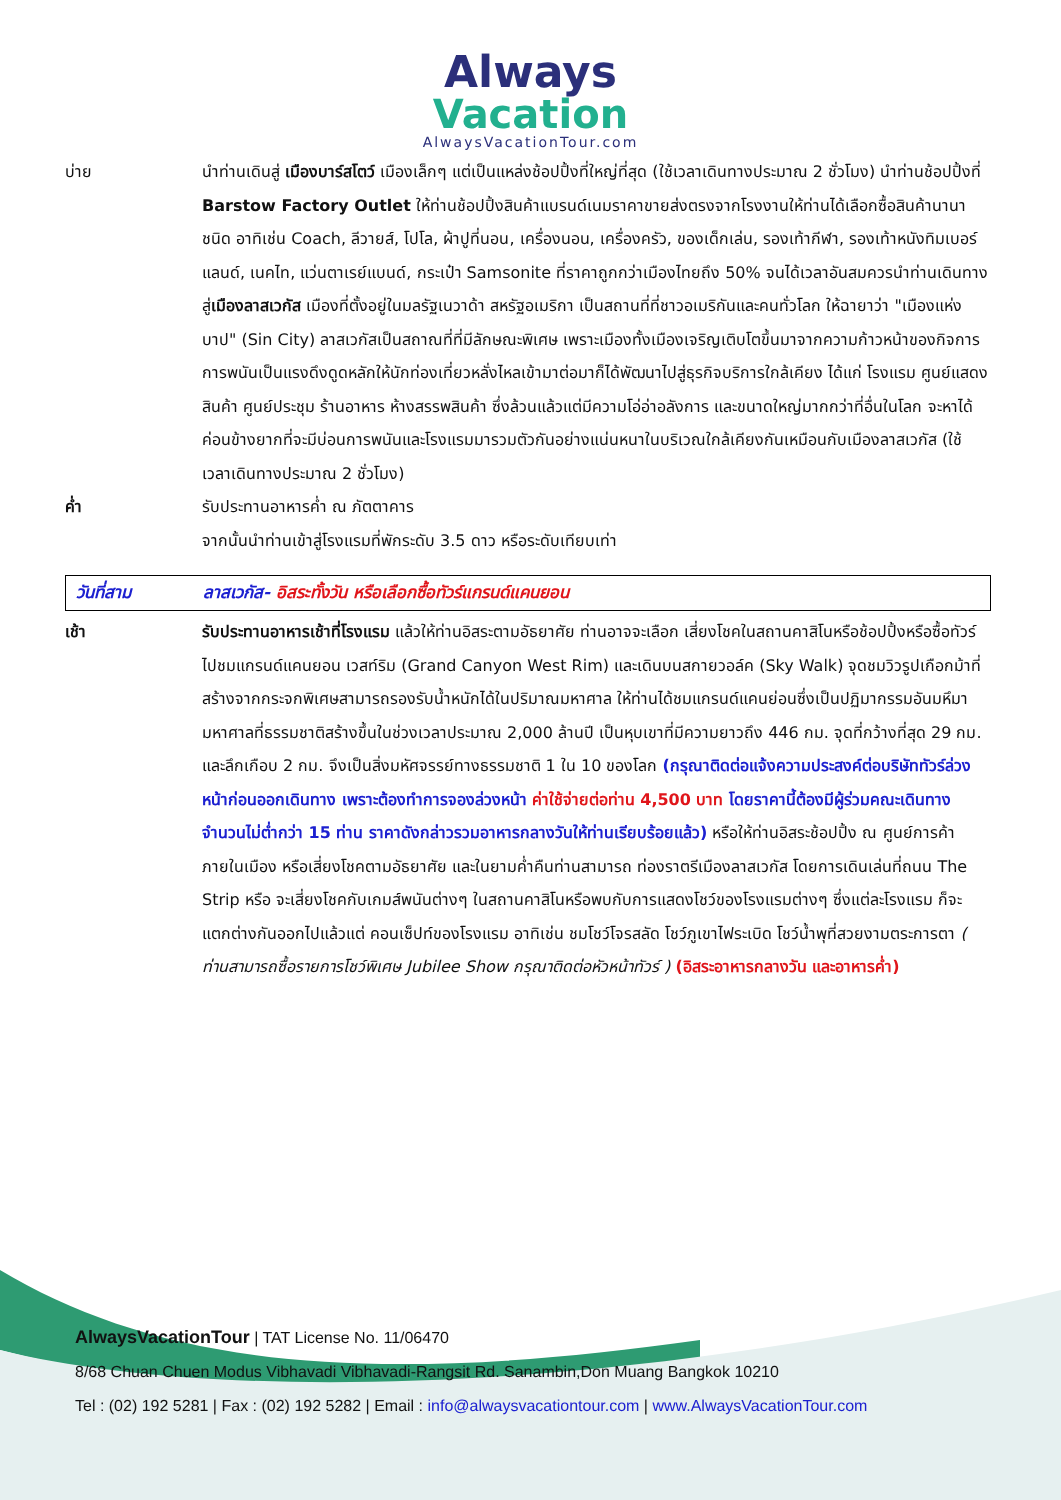Always
Vacation
AlwaysVacationTour.com
บ่าย นำท่านเดินสู่ เมืองบาร์สโตว์ เมืองเล็กๆ แต่เป็นแหล่งช้อปปิ้งที่ใหญ่ที่สุด (ใช้เวลาเดินทางประมาณ 2 ชั่วโมง) นำท่านช้อปปิ้งที่ Barstow Factory Outlet ให้ท่านช้อปปิ้งสินค้าแบรนด์เนมราคาขายส่งตรงจากโรงงานให้ท่านได้เลือกซื้อสินค้านานาชนิด อาทิเช่น Coach, ลีวายส์, โปโล, ผ้าปูที่นอน, เครื่องนอน, เครื่องครัว, ของเด็กเล่น, รองเท้ากีฬา, รองเท้าหนังทิมเบอร์แลนด์, เนคไท, แว่นตาเรย์แบนด์, กระเป๋า Samsonite ที่ราคาถูกกว่าเมืองไทยถึง 50% จนได้เวลาอันสมควรนำท่านเดินทางสู่เมืองลาสเวกัส เมืองที่ตั้งอยู่ในมลรัฐเนวาด้า สหรัฐอเมริกา เป็นสถานที่ที่ชาวอเมริกันและคนทั่วโลก ให้ฉายาว่า "เมืองแห่งบาป" (Sin City) ลาสเวกัสเป็นสถาณที่ที่มีลักษณะพิเศษ เพราะเมืองทั้งเมืองเจริญเติบโตขึ้นมาจากความก้าวหน้าของกิจการการพนันเป็นแรงดึงดูดหลักให้นักท่องเที่ยวหลั่งไหลเข้ามาต่อมาก็ได้พัฒนาไปสู่ธุรกิจบริการใกล้เคียง ได้แก่ โรงแรม ศูนย์แสดงสินค้า ศูนย์ประชุม ร้านอาหาร ห้างสรรพสินค้า ซึ่งล้วนแล้วแต่มีความโอ่อ่าอลังการ และขนาดใหญ่มากกว่าที่อื่นในโลก จะหาได้ค่อนข้างยากที่จะมีบ่อนการพนันและโรงแรมมารวมตัวกันอย่างแน่นหนาในบริเวณใกล้เคียงกันเหมือนกับเมืองลาสเวกัส (ใช้เวลาเดินทางประมาณ 2 ชั่วโมง)
ค่ำ รับประทานอาหารค่ำ ณ ภัตตาคาร
จากนั้นนำท่านเข้าสู่โรงแรมที่พักระดับ 3.5 ดาว หรือระดับเทียบเท่า
วันที่สาม ลาสเวกัส- อิสระทั้งวัน หรือเลือกซื้อทัวร์แกรนด์แคนยอน
เช้า รับประทานอาหารเช้าที่โรงแรม แล้วให้ท่านอิสระตามอัธยาศัย ท่านอาจจะเลือก เสี่ยงโชคในสถานคาสิโนหรือช้อปปิ้งหรือซื้อทัวร์ไปชมแกรนด์แคนยอน เวสท์ริม (Grand Canyon West Rim) และเดินบนสกายวอล์ค (Sky Walk) จุดชมวิวรูปเกือกม้าที่สร้างจากกระจกพิเศษสามารถรองรับน้ำหนักได้ในปริมาณมหาศาล ให้ท่านได้ชมแกรนด์แคนย่อนซึ่งเป็นปฏิมากรรมอันมหึมามหาศาลที่ธรรมชาติสร้างขึ้นในช่วงเวลาประมาณ 2,000 ล้านปี เป็นหุบเขาที่มีความยาวถึง 446 กม. จุดที่กว้างที่สุด 29 กม. และลึกเกือบ 2 กม. จึงเป็นสิ่งมหัศจรรย์ทางธรรมชาติ 1 ใน 10 ของโลก (กรุณาติดต่อแจ้งความประสงค์ต่อบริษัททัวร์ล่วงหน้าก่อนออกเดินทาง เพราะต้องทำการจองล่วงหน้า ค่าใช้จ่ายต่อท่าน 4,500 บาท โดยราคานี้ต้องมีผู้ร่วมคณะเดินทางจำนวนไม่ต่ำกว่า 15 ท่าน ราคาดังกล่าวรวมอาหารกลางวันให้ท่านเรียบร้อยแล้ว) หรือให้ท่านอิสระช้อปปิ้ง ณ ศูนย์การค้าภายในเมือง หรือเสี่ยงโชคตามอัธยาศัย และในยามค่ำคืนท่านสามารถ ท่องราตรีเมืองลาสเวกัส โดยการเดินเล่นที่ถนน The Strip หรือ จะเสี่ยงโชคกับเกมส์พนันต่างๆ ในสถานคาสิโนหรือพบกับการแสดงโชว์ของโรงแรมต่างๆ ซึ่งแต่ละโรงแรม ก็จะแตกต่างกันออกไปแล้วแต่ คอนเซ็ปท์ของโรงแรม อาทิเช่น ชมโชว์โจรสลัด โชว์ภูเขาไฟระเบิด โชว์น้ำพุที่สวยงามตระการตา ( ท่านสามารถซื้อรายการโชว์พิเศษ Jubilee Show กรุณาติดต่อหัวหน้าทัวร์ ) (อิสระอาหารกลางวัน และอาหารค่ำ)
AlwaysVacationTour | TAT License No. 11/06470
8/68 Chuan Chuen Modus Vibhavadi Vibhavadi-Rangsit Rd. Sanambin,Don Muang Bangkok 10210
Tel : (02) 192 5281 | Fax : (02) 192 5282 | Email : info@alwaysvacationtour.com | www.AlwaysVacationTour.com